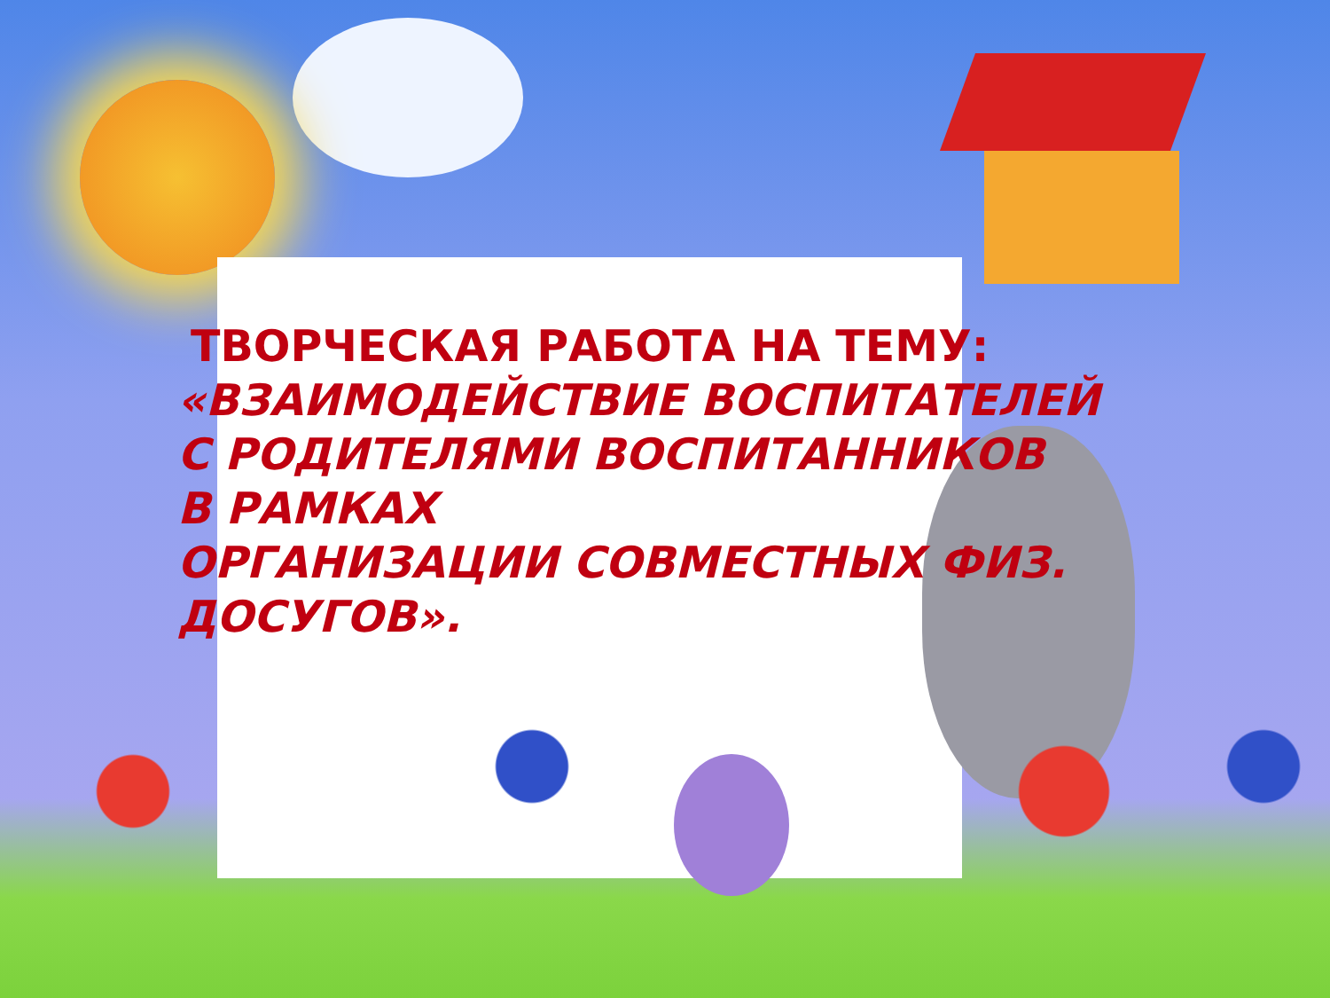ТВОРЧЕСКАЯ РАБОТА НА ТЕМУ:
«ВЗАИМОДЕЙСТВИЕ ВОСПИТАТЕЛЕЙ
С РОДИТЕЛЯМИ ВОСПИТАННИКОВ
В РАМКАХ
ОРГАНИЗАЦИИ СОВМЕСТНЫХ ФИЗ.
ДОСУГОВ».